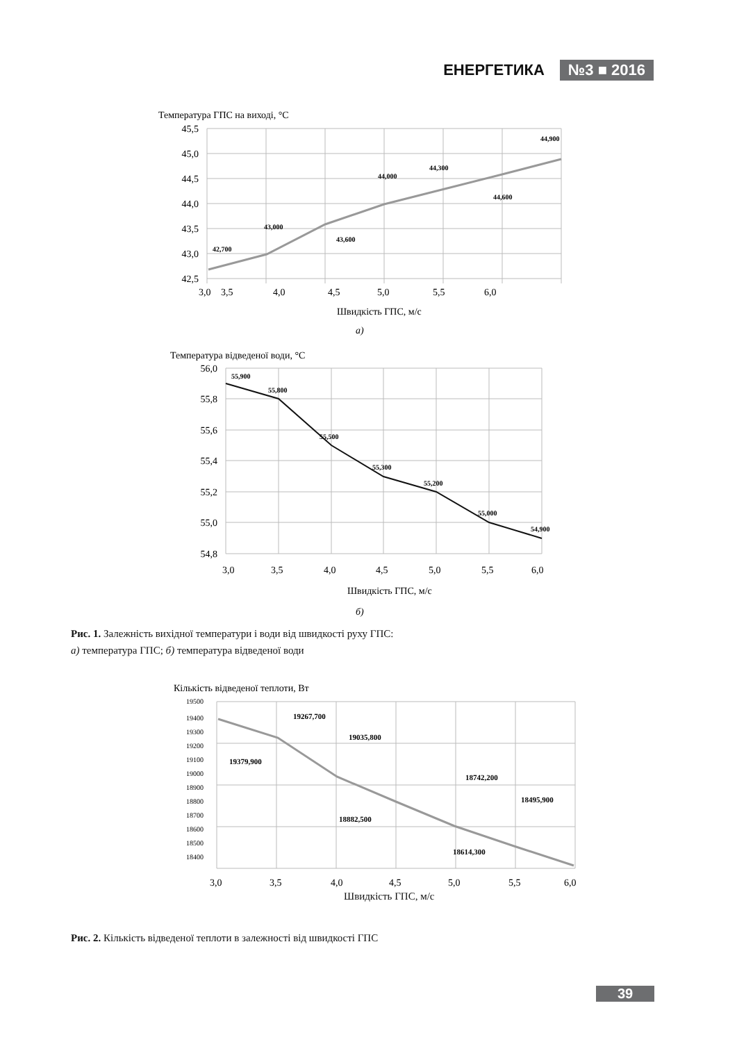ЕНЕРГЕТИКА №3 ■ 2016
Температура ГПС на виході, °С
45,5
45,0
44,5
44,0
43,5
43,0
42,5
3,0
3,5
4,0
4,5
5,0
5,5
6,0
42,700
43,000
43,600
44,000
44,300
44,600
44,900
Швидкість ГПС, м/с
а)
Температура відведеної води, °С
56,0
55,8
55,6
55,4
55,2
55,0
54,8
3,0
3,5
4,0
4,5
5,0
5,5
6,0
55,900
55,800
55,500
55,300
55,200
55,000
54,900
Швидкість ГПС, м/с
б)
Рис. 1. Залежність вихідної температури і води від швидкості руху ГПС:
а) температура ГПС; б) температура відведеної води
Кількість відведеної теплоти, Вт
19500
19400
19300
19200
19100
19000
18900
18800
18700
18600
18500
18400
3,0
3,5
4,0
4,5
5,0
5,5
6,0
19379,900
19267,700
19035,800
18882,500
18742,200
18614,300
18495,900
Швидкість ГПС, м/с
Рис. 2. Кількість відведеної теплоти в залежності від швидкості ГПС
39